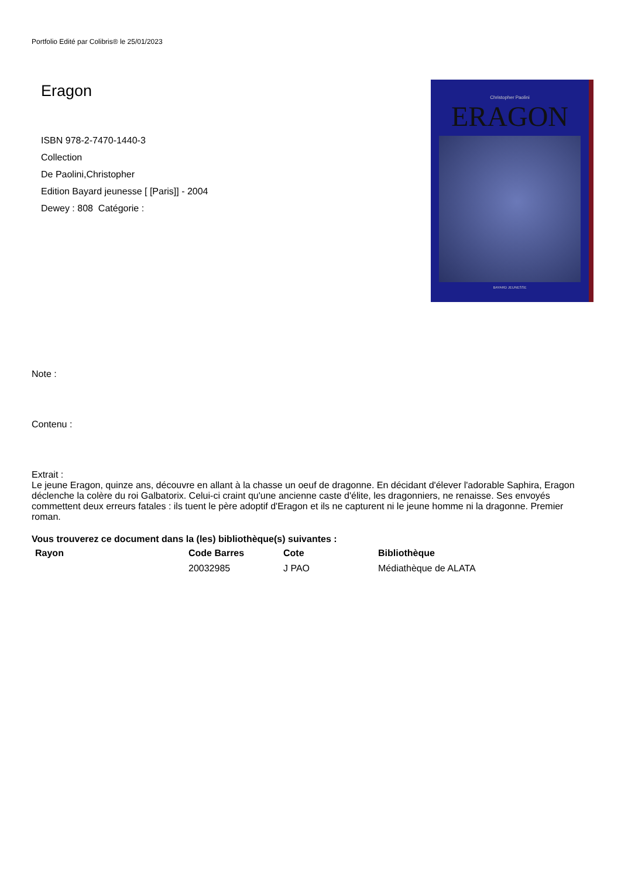Portfolio Edité par Colibris® le 25/01/2023
Eragon
ISBN 978-2-7470-1440-3
Collection
De Paolini,Christopher
Edition Bayard jeunesse [ [Paris]] - 2004
Dewey : 808 Catégorie :
Christopher Paolini
ERAGON
BAYARD JEUNESSE
Note :
Contenu :
Extrait :
Le jeune Eragon, quinze ans, découvre en allant à la chasse un oeuf de dragonne. En décidant d'élever l'adorable Saphira, Eragon déclenche la colère du roi Galbatorix. Celui-ci craint qu'une ancienne caste d'élite, les dragonniers, ne renaisse. Ses envoyés commettent deux erreurs fatales : ils tuent le père adoptif d'Eragon et ils ne capturent ni le jeune homme ni la dragonne. Premier roman.
Vous trouverez ce document dans la (les) bibliothèque(s) suivantes :
| Rayon | Code Barres | Cote | Bibliothèque |
| --- | --- | --- | --- |
| | 20032985 | J PAO | Médiathèque de ALATA |